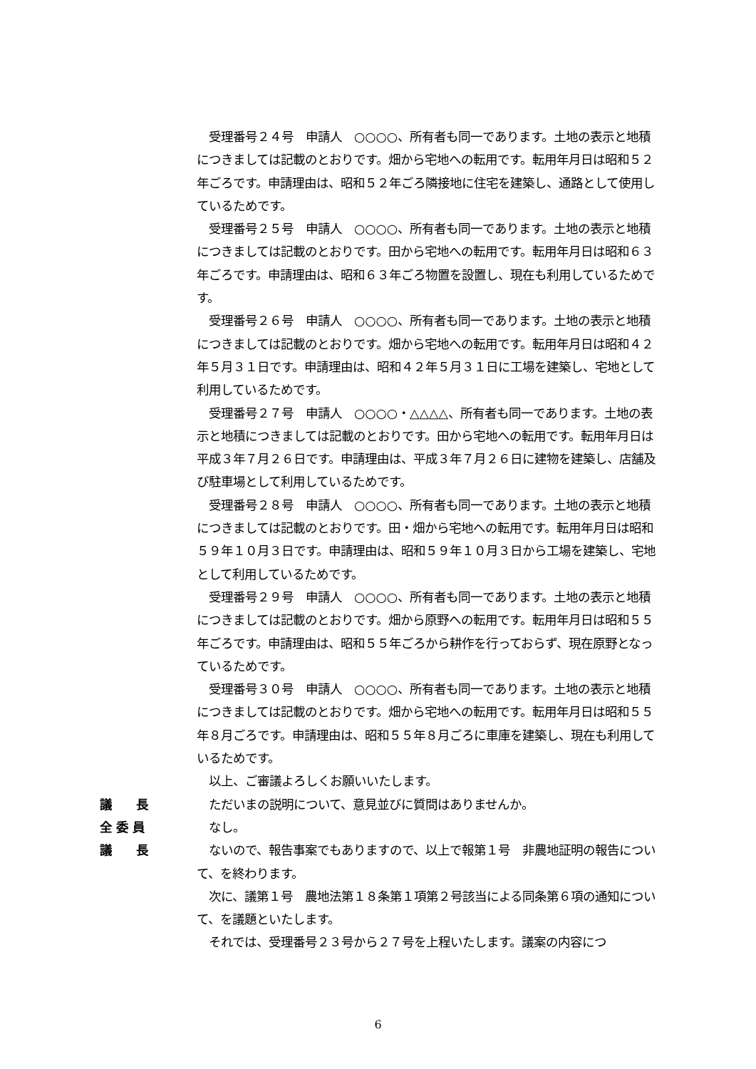受理番号２４号　申請人　○○○○、所有者も同一であります。土地の表示と地積につきましては記載のとおりです。畑から宅地への転用です。転用年月日は昭和５２年ごろです。申請理由は、昭和５２年ごろ隣接地に住宅を建築し、通路として使用しているためです。
　受理番号２５号　申請人　○○○○、所有者も同一であります。土地の表示と地積につきましては記載のとおりです。田から宅地への転用です。転用年月日は昭和６３年ごろです。申請理由は、昭和６３年ごろ物置を設置し、現在も利用しているためです。
　受理番号２６号　申請人　○○○○、所有者も同一であります。土地の表示と地積につきましては記載のとおりです。畑から宅地への転用です。転用年月日は昭和４２年５月３１日です。申請理由は、昭和４２年５月３１日に工場を建築し、宅地として利用しているためです。
　受理番号２７号　申請人　○○○○・△△△△、所有者も同一であります。土地の表示と地積につきましては記載のとおりです。田から宅地への転用です。転用年月日は平成３年７月２６日です。申請理由は、平成３年７月２６日に建物を建築し、店舗及び駐車場として利用しているためです。
　受理番号２８号　申請人　○○○○、所有者も同一であります。土地の表示と地積につきましては記載のとおりです。田・畑から宅地への転用です。転用年月日は昭和５９年１０月３日です。申請理由は、昭和５９年１０月３日から工場を建築し、宅地として利用しているためです。
　受理番号２９号　申請人　○○○○、所有者も同一であります。土地の表示と地積につきましては記載のとおりです。畑から原野への転用です。転用年月日は昭和５５年ごろです。申請理由は、昭和５５年ごろから耕作を行っておらず、現在原野となっているためです。
　受理番号３０号　申請人　○○○○、所有者も同一であります。土地の表示と地積につきましては記載のとおりです。畑から宅地への転用です。転用年月日は昭和５５年８月ごろです。申請理由は、昭和５５年８月ごろに車庫を建築し、現在も利用しているためです。
　以上、ご審議よろしくお願いいたします。
議　　長 　ただいまの説明について、意見並びに質問はありませんか。
全 委 員 　なし。
議　　長 　ないので、報告事案でもありますので、以上で報第１号　非農地証明の報告について、を終わります。
　次に、議第１号　農地法第１８条第１項第２号該当による同条第６項の通知について、を議題といたします。
　それでは、受理番号２３号から２７号を上程いたします。議案の内容につ
6